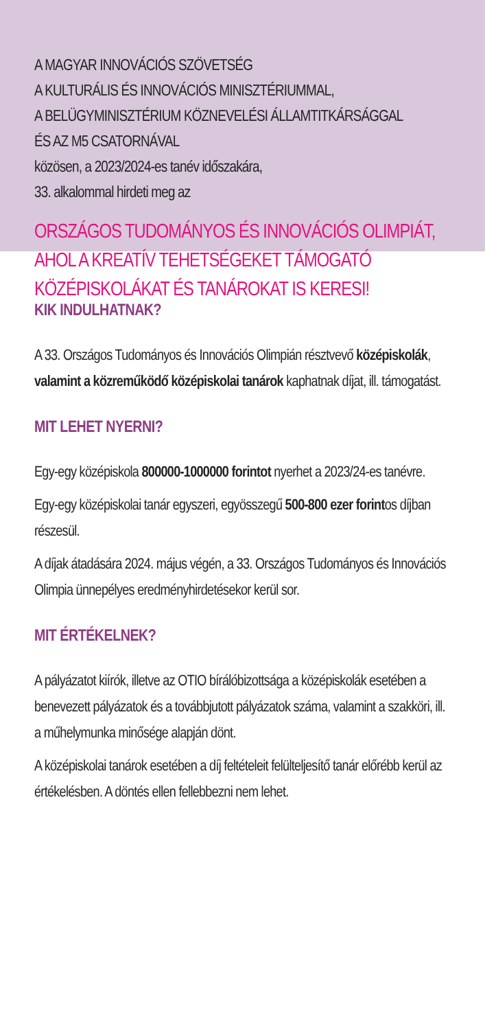A MAGYAR INNOVÁCIÓS SZÖVETSÉG
A KULTURÁLIS ÉS INNOVÁCIÓS MINISZTÉRIUMMAL,
A BELÜGYMINISZTÉRIUM KÖZNEVELÉSI ÁLLAMTITKÁRSÁGGAL
ÉS AZ M5 CSATORNÁVAL
közösen, a 2023/2024-es tanév időszakára,
33. alkalommal hirdeti meg az
ORSZÁGOS TUDOMÁNYOS ÉS INNOVÁCIÓS OLIMPIÁT,
AHOL A KREATÍV TEHETSÉGEKET TÁMOGATÓ
KÖZÉPISKOLÁKAT ÉS TANÁROKAT IS KERESI!
KIK INDULHATNAK?
A 33. Országos Tudományos és Innovációs Olimpián résztvevő középiskolák, valamint a közreműködő középiskolai tanárok kaphatnak díjat, ill. támogatást.
MIT LEHET NYERNI?
Egy-egy középiskola 800000-1000000 forintot nyerhet a 2023/24-es tanévre.
Egy-egy középiskolai tanár egyszeri, egyösszegű 500-800 ezer forintos díjban részesül.
A díjak átadására 2024. május végén, a 33. Országos Tudományos és Innovációs Olimpia ünnepélyes eredményhirdetésekor kerül sor.
MIT ÉRTÉKELNEK?
A pályázatot kiírók, illetve az OTIO bírálóbizottsága a középiskolák esetében a benevezett pályázatok és a továbbjutott pályázatok száma, valamint a szakköri, ill. a műhelymunka minősége alapján dönt.
A középiskolai tanárok esetében a díj feltételeit felülteljesítő tanár előrébb kerül az értékelésben. A döntés ellen fellebbezni nem lehet.